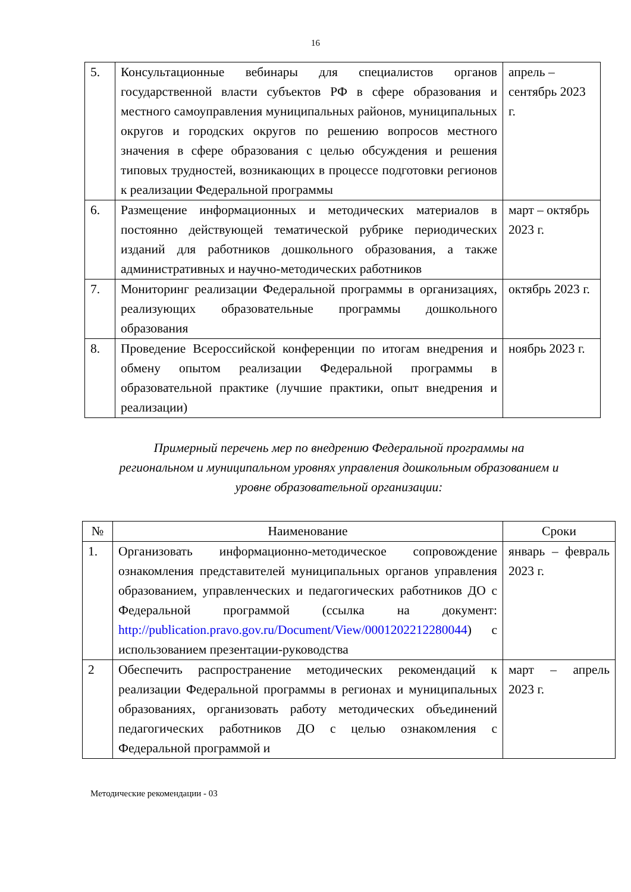16
| 5. | Консультационные вебинары для специалистов органов государственной власти субъектов РФ в сфере образования и местного самоуправления муниципальных районов, муниципальных округов и городских округов по решению вопросов местного значения в сфере образования с целью обсуждения и решения типовых трудностей, возникающих в процессе подготовки регионов к реализации Федеральной программы | апрель – сентябрь 2023 г. |
| 6. | Размещение информационных и методических материалов в постоянно действующей тематической рубрике периодических изданий для работников дошкольного образования, а также административных и научно-методических работников | март – октябрь 2023 г. |
| 7. | Мониторинг реализации Федеральной программы в организациях, реализующих образовательные программы дошкольного образования | октябрь 2023 г. |
| 8. | Проведение Всероссийской конференции по итогам внедрения и обмену опытом реализации Федеральной программы в образовательной практике (лучшие практики, опыт внедрения и реализации) | ноябрь 2023 г. |
Примерный перечень мер по внедрению Федеральной программы на региональном и муниципальном уровнях управления дошкольным образованием и уровне образовательной организации:
| № | Наименование | Сроки |
| --- | --- | --- |
| 1. | Организовать информационно-методическое сопровождение ознакомления представителей муниципальных органов управления образованием, управленческих и педагогических работников ДО с Федеральной программой (ссылка на документ: http://publication.pravo.gov.ru/Document/View/0001202212280044 ) с использованием презентации-руководства | январь – февраль 2023 г. |
| 2 | Обеспечить распространение методических рекомендаций к реализации Федеральной программы в регионах и муниципальных образованиях, организовать работу методических объединений педагогических работников ДО с целью ознакомления с Федеральной программой и | март – апрель 2023 г. |
Методические рекомендации - 03